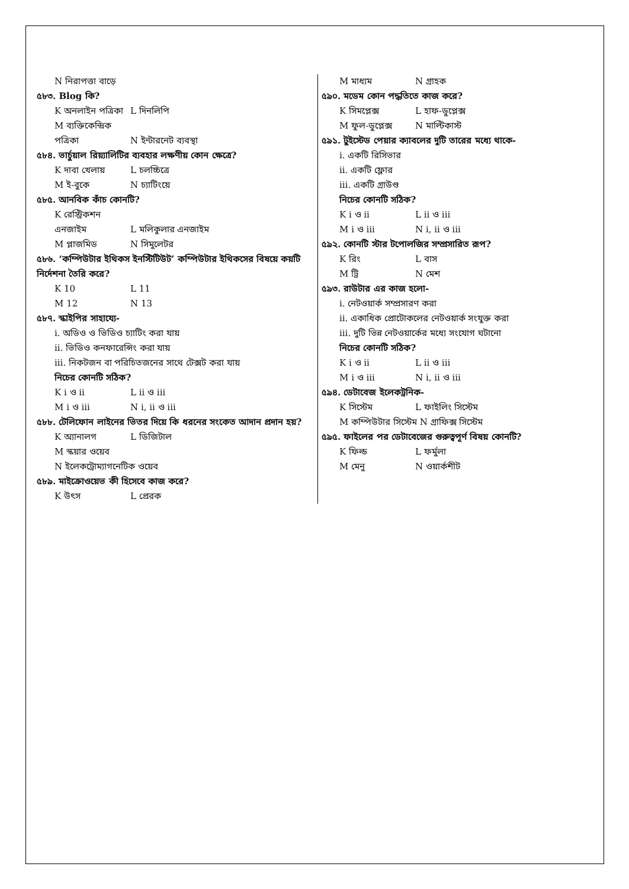N নিরাপত্তা বাড়ে
৫৮৩. Blog কি?
K অনলাইন পত্রিকা L দিনলিপি
M ব্যক্তিকেন্দ্রিক পত্রিকা N ইন্টারনেট ব্যবস্থা
৫৮৪. ভার্চুয়াল রিয়্যালিটির ব্যবহার লক্ষণীয় কোন ক্ষেত্রে?
K দাবা খেলায় L চলচ্চিত্রে
M ই-বুকে N চ্যাটিংয়ে
৫৮৫. আনবিক কাঁচ কোনটি?
K রেস্ট্রিকশন এনজাইম L মলিকুলার এনজাইম
M প্লাজমিড N সিমুলেটর
৫৮৬. ‘কম্পিউটার ইথিকস ইনস্টিটিউট’ কম্পিউটার ইথিকসের বিষয়ে কয়টি নির্দেশনা তৈরি করে?
K 10 L 11
M 12 N 13
৫৮৭. স্কাইপির সাহায্যে-
i. অডিও ও ভিডিও চ্যাটিং করা যায়
ii. ভিডিও কনফারেন্সিং করা যায়
iii. নিকটজন বা পরিচিতজনের সাথে টেক্সট করা যায়
নিচের কোনটি সঠিক?
K i ও ii L ii ও iii
M i ও iii N i, ii ও iii
৫৮৮. টেলিফোন লাইনের ভিতর দিয়ে কি ধরনের সংকেত আদান প্রদান হয়?
K অ্যানালগ L ডিজিটাল
M স্কয়ার ওয়েব
N ইলেকট্রোম্যাগনেটিক ওয়েব
৫৮৯. মাইক্রোওয়েভ কী হিসেবে কাজ করে?
K উৎস L প্রেরক
M মাধ্যম N গ্রাহক
৫৯০. মডেম কোন পদ্ধতিতে কাজ করে?
K সিমপ্লেক্স L হাফ-ডুপ্লেক্স
M ফুল-ডুপ্লেক্স N মাল্টিকাস্ট
৫৯১. টুইস্টেড পেয়ার ক্যাবলের দুটি তারের মধ্যে থাকে-
i. একটি রিসিভার
ii. একটি ফ্লোর
iii. একটি গ্রাউণ্ড
নিচের কোনটি সঠিক?
K i ও ii L ii ও iii
M i ও iii N i, ii ও iii
৫৯২. কোনটি স্টার টপোলজির সম্প্রসারিত রূপ?
K রিং L বাস
M ট্রি N মেশ
৫৯৩. রাউটার এর কাজ হলো-
i. নেটওয়ার্ক সম্প্রসারণ করা
ii. একাধিক প্রোটোকলের নেটওয়ার্ক সংযুক্ত করা
iii. দুটি ভিন্ন নেটওয়ার্কের মধ্যে সংযোগ ঘটানো
নিচের কোনটি সঠিক?
K i ও ii L ii ও iii
M i ও iii N i, ii ও iii
৫৯৪. ডেটাবেজ ইলেকট্রনিক-
K সিস্টেম L ফাইলিং সিস্টেম
M কম্পিউটার সিস্টেম N গ্রাফিক্স সিস্টেম
৫৯৫. ফাইলের পর ডেটাবেজের গুরুত্বপূর্ণ বিষয় কোনটি?
K ফিল্ড L ফর্মুলা
M মেনু N ওয়ার্কশীট